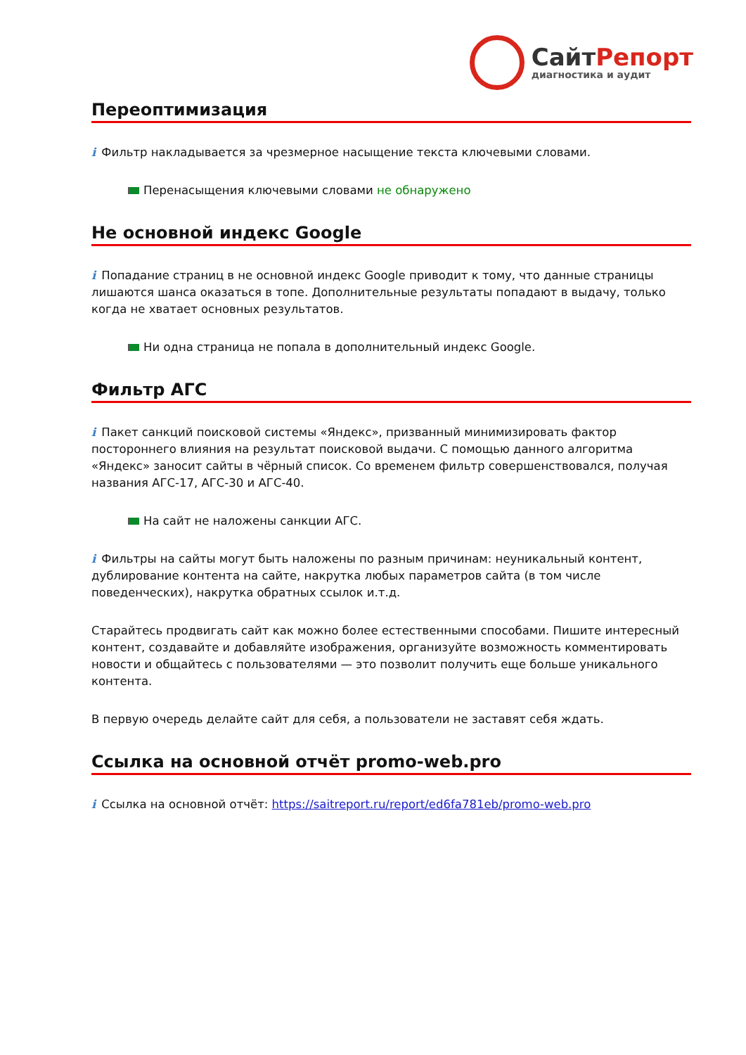СайтРепорт
диагностика и аудит
Переоптимизация
i Фильтр накладывается за чрезмерное насыщение текста ключевыми словами.
Перенасыщения ключевыми словами не обнаружено
Не основной индекс Google
i Попадание страниц в не основной индекс Google приводит к тому, что данные страницы лишаются шанса оказаться в топе. Дополнительные результаты попадают в выдачу, только когда не хватает основных результатов.
Ни одна страница не попала в дополнительный индекс Google.
Фильтр АГС
i Пакет санкций поисковой системы «Яндекс», призванный минимизировать фактор постороннего влияния на результат поисковой выдачи. С помощью данного алгоритма «Яндекс» заносит сайты в чёрный список. Со временем фильтр совершенствовался, получая названия АГС-17, АГС-30 и АГС-40.
На сайт не наложены санкции АГС.
i Фильтры на сайты могут быть наложены по разным причинам: неуникальный контент, дублирование контента на сайте, накрутка любых параметров сайта (в том числе поведенческих), накрутка обратных ссылок и.т.д.
Старайтесь продвигать сайт как можно более естественными способами. Пишите интересный контент, создавайте и добавляйте изображения, организуйте возможность комментировать новости и общайтесь с пользователями — это позволит получить еще больше уникального контента.
В первую очередь делайте сайт для себя, а пользователи не заставят себя ждать.
Ссылка на основной отчёт promo-web.pro
i Ссылка на основной отчёт: https://saitreport.ru/report/ed6fa781eb/promo-web.pro